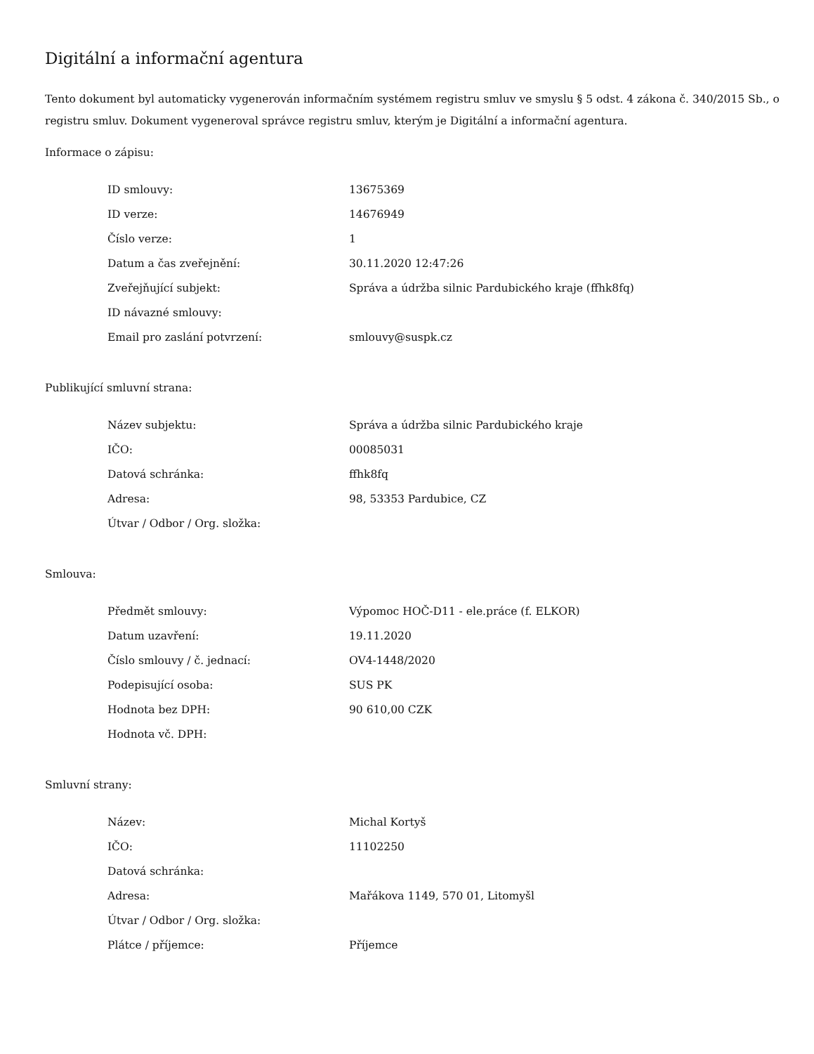Digitální a informační agentura
Tento dokument byl automaticky vygenerován informačním systémem registru smluv ve smyslu § 5 odst. 4 zákona č. 340/2015 Sb., o registru smluv. Dokument vygeneroval správce registru smluv, kterým je Digitální a informační agentura.
Informace o zápisu:
| ID smlouvy: | 13675369 |
| ID verze: | 14676949 |
| Číslo verze: | 1 |
| Datum a čas zveřejnění: | 30.11.2020 12:47:26 |
| Zveřejňující subjekt: | Správa a údržba silnic Pardubického kraje (ffhk8fq) |
| ID návazné smlouvy: | |
| Email pro zaslání potvrzení: | smlouvy@suspk.cz |
Publikující smluvní strana:
| Název subjektu: | Správa a údržba silnic Pardubického kraje |
| IČO: | 00085031 |
| Datová schránka: | ffhk8fq |
| Adresa: | 98, 53353 Pardubice, CZ |
| Útvar / Odbor / Org. složka: | |
Smlouva:
| Předmět smlouvy: | Výpomoc HOČ-D11 - ele.práce (f. ELKOR) |
| Datum uzavření: | 19.11.2020 |
| Číslo smlouvy / č. jednací: | OV4-1448/2020 |
| Podepisující osoba: | SUS PK |
| Hodnota bez DPH: | 90 610,00 CZK |
| Hodnota vč. DPH: | |
Smluvní strany:
| Název: | Michal Kortyš |
| IČO: | 11102250 |
| Datová schránka: | |
| Adresa: | Mařákova 1149, 570 01, Litomyšl |
| Útvar / Odbor / Org. složka: | |
| Plátce / příjemce: | Příjemce |